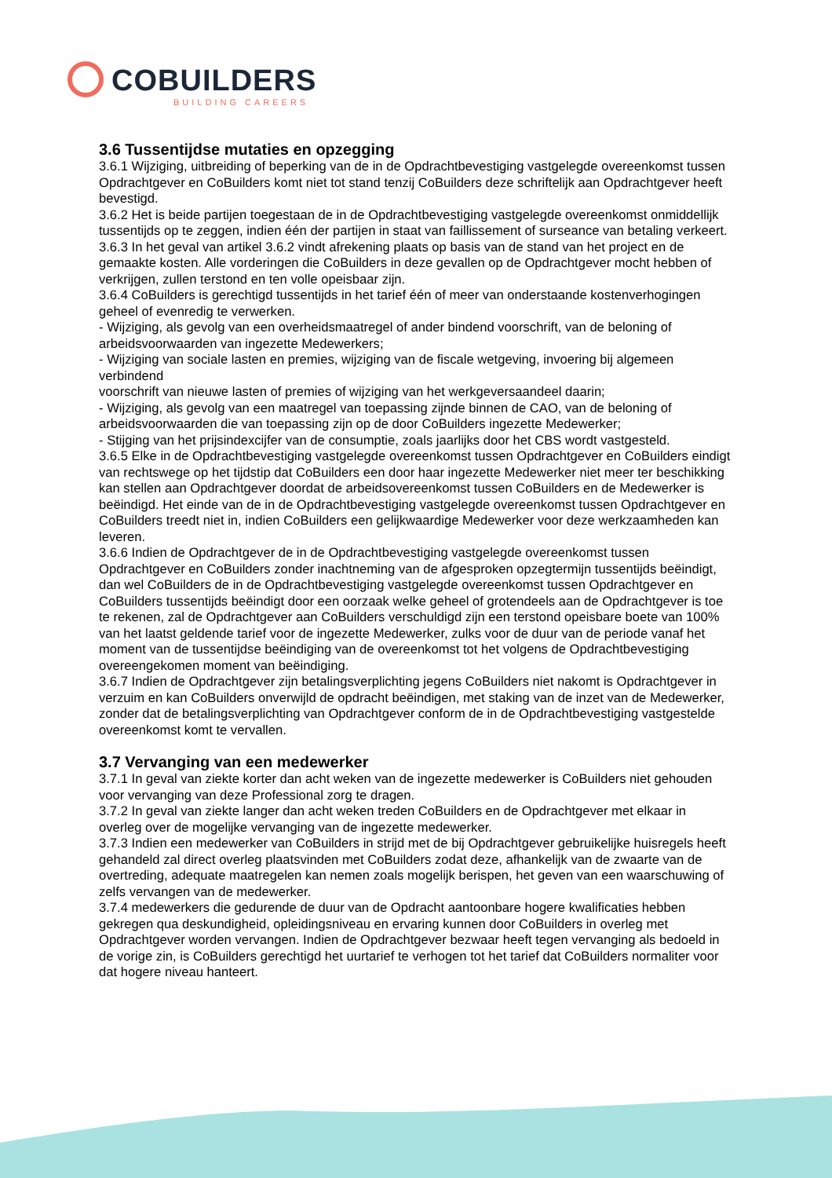COBUILDERS
BUILDING CAREERS
3.6 Tussentijdse mutaties en opzegging
3.6.1 Wijziging, uitbreiding of beperking van de in de Opdrachtbevestiging vastgelegde overeenkomst tussen Opdrachtgever en CoBuilders komt niet tot stand tenzij CoBuilders deze schriftelijk aan Opdrachtgever heeft bevestigd.
3.6.2 Het is beide partijen toegestaan de in de Opdrachtbevestiging vastgelegde overeenkomst onmiddellijk tussentijds op te zeggen, indien één der partijen in staat van faillissement of surseance van betaling verkeert.
3.6.3 In het geval van artikel 3.6.2 vindt afrekening plaats op basis van de stand van het project en de gemaakte kosten. Alle vorderingen die CoBuilders in deze gevallen op de Opdrachtgever mocht hebben of verkrijgen, zullen terstond en ten volle opeisbaar zijn.
3.6.4 CoBuilders is gerechtigd tussentijds in het tarief één of meer van onderstaande kostenverhogingen geheel of evenredig te verwerken.
- Wijziging, als gevolg van een overheidsmaatregel of ander bindend voorschrift, van de beloning of arbeidsvoorwaarden van ingezette Medewerkers;
- Wijziging van sociale lasten en premies, wijziging van de fiscale wetgeving, invoering bij algemeen verbindend
voorschrift van nieuwe lasten of premies of wijziging van het werkgeversaandeel daarin;
- Wijziging, als gevolg van een maatregel van toepassing zijnde binnen de CAO, van de beloning of arbeidsvoorwaarden die van toepassing zijn op de door CoBuilders ingezette Medewerker;
- Stijging van het prijsindexcijfer van de consumptie, zoals jaarlijks door het CBS wordt vastgesteld.
3.6.5 Elke in de Opdrachtbevestiging vastgelegde overeenkomst tussen Opdrachtgever en CoBuilders eindigt van rechtswege op het tijdstip dat CoBuilders een door haar ingezette Medewerker niet meer ter beschikking kan stellen aan Opdrachtgever doordat de arbeidsovereenkomst tussen CoBuilders en de Medewerker is beëindigd. Het einde van de in de Opdrachtbevestiging vastgelegde overeenkomst tussen Opdrachtgever en CoBuilders treedt niet in, indien CoBuilders een gelijkwaardige Medewerker voor deze werkzaamheden kan leveren.
3.6.6 Indien de Opdrachtgever de in de Opdrachtbevestiging vastgelegde overeenkomst tussen Opdrachtgever en CoBuilders zonder inachtneming van de afgesproken opzegtermijn tussentijds beëindigt, dan wel CoBuilders de in de Opdrachtbevestiging vastgelegde overeenkomst tussen Opdrachtgever en CoBuilders tussentijds beëindigt door een oorzaak welke geheel of grotendeels aan de Opdrachtgever is toe te rekenen, zal de Opdrachtgever aan CoBuilders verschuldigd zijn een terstond opeisbare boete van 100% van het laatst geldende tarief voor de ingezette Medewerker, zulks voor de duur van de periode vanaf het moment van de tussentijdse beëindiging van de overeenkomst tot het volgens de Opdrachtbevestiging overeengekomen moment van beëindiging.
3.6.7 Indien de Opdrachtgever zijn betalingsverplichting jegens CoBuilders niet nakomt is Opdrachtgever in verzuim en kan CoBuilders onverwijld de opdracht beëindigen, met staking van de inzet van de Medewerker, zonder dat de betalingsverplichting van Opdrachtgever conform de in de Opdrachtbevestiging vastgestelde overeenkomst komt te vervallen.
3.7 Vervanging van een medewerker
3.7.1 In geval van ziekte korter dan acht weken van de ingezette medewerker is CoBuilders niet gehouden voor vervanging van deze Professional zorg te dragen.
3.7.2 In geval van ziekte langer dan acht weken treden CoBuilders en de Opdrachtgever met elkaar in overleg over de mogelijke vervanging van de ingezette medewerker.
3.7.3 Indien een medewerker van CoBuilders in strijd met de bij Opdrachtgever gebruikelijke huisregels heeft gehandeld zal direct overleg plaatsvinden met CoBuilders zodat deze, afhankelijk van de zwaarte van de overtreding, adequate maatregelen kan nemen zoals mogelijk berispen, het geven van een waarschuwing of zelfs vervangen van de medewerker.
3.7.4 medewerkers die gedurende de duur van de Opdracht aantoonbare hogere kwalificaties hebben gekregen qua deskundigheid, opleidingsniveau en ervaring kunnen door CoBuilders in overleg met Opdrachtgever worden vervangen. Indien de Opdrachtgever bezwaar heeft tegen vervanging als bedoeld in de vorige zin, is CoBuilders gerechtigd het uurtarief te verhogen tot het tarief dat CoBuilders normaliter voor dat hogere niveau hanteert.